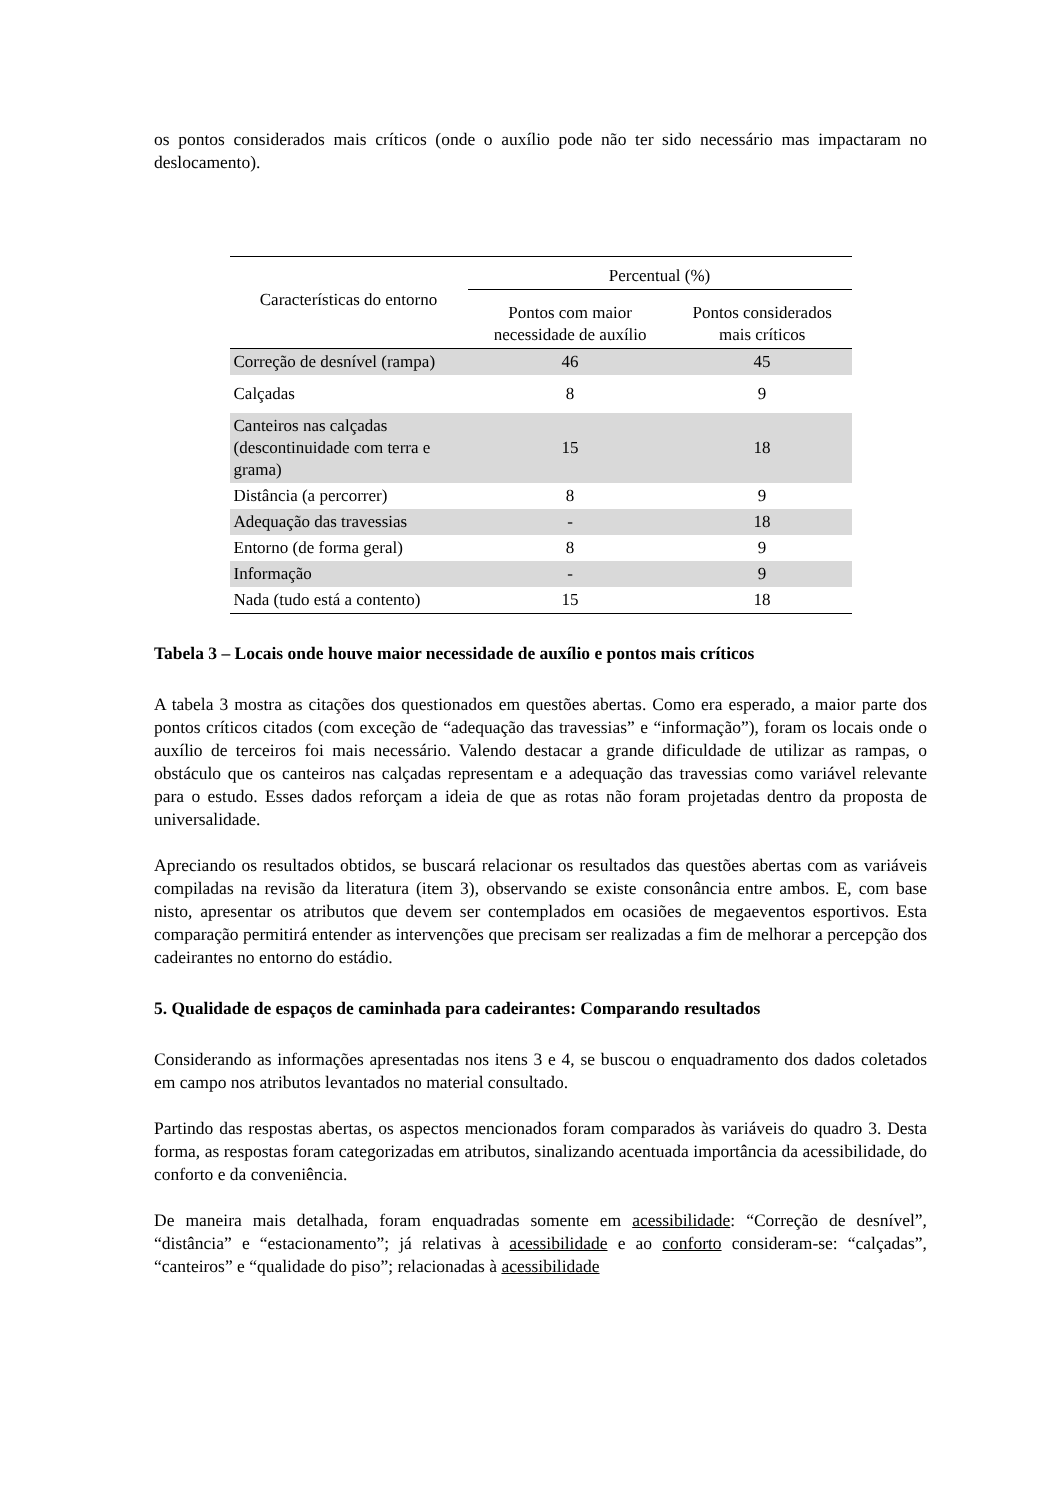os pontos considerados mais críticos (onde o auxílio pode não ter sido necessário mas impactaram no deslocamento).
| Características do entorno | Percentual (%) | |
| --- | --- | --- |
| | Pontos com maior necessidade de auxílio | Pontos considerados mais críticos |
| Correção de desnível (rampa) | 46 | 45 |
| Calçadas | 8 | 9 |
| Canteiros nas calçadas (descontinuidade com terra e grama) | 15 | 18 |
| Distância (a percorrer) | 8 | 9 |
| Adequação das travessias | - | 18 |
| Entorno (de forma geral) | 8 | 9 |
| Informação | - | 9 |
| Nada (tudo está a contento) | 15 | 18 |
Tabela 3 – Locais onde houve maior necessidade de auxílio e pontos mais críticos
A tabela 3 mostra as citações dos questionados em questões abertas. Como era esperado, a maior parte dos pontos críticos citados (com exceção de “adequação das travessias” e “informação”), foram os locais onde o auxílio de terceiros foi mais necessário. Valendo destacar a grande dificuldade de utilizar as rampas, o obstáculo que os canteiros nas calçadas representam e a adequação das travessias como variável relevante para o estudo. Esses dados reforçam a ideia de que as rotas não foram projetadas dentro da proposta de universalidade.
Apreciando os resultados obtidos, se buscará relacionar os resultados das questões abertas com as variáveis compiladas na revisão da literatura (item 3), observando se existe consonância entre ambos. E, com base nisto, apresentar os atributos que devem ser contemplados em ocasiões de megaeventos esportivos. Esta comparação permitirá entender as intervenções que precisam ser realizadas a fim de melhorar a percepção dos cadeirantes no entorno do estádio.
5. Qualidade de espaços de caminhada para cadeirantes: Comparando resultados
Considerando as informações apresentadas nos itens 3 e 4, se buscou o enquadramento dos dados coletados em campo nos atributos levantados no material consultado.
Partindo das respostas abertas, os aspectos mencionados foram comparados às variáveis do quadro 3. Desta forma, as respostas foram categorizadas em atributos, sinalizando acentuada importância da acessibilidade, do conforto e da conveniência.
De maneira mais detalhada, foram enquadradas somente em acessibilidade: “Correção de desnível”, “distância” e “estacionamento”; já relativas à acessibilidade e ao conforto consideram-se: “calçadas”, “canteiros” e “qualidade do piso”; relacionadas à acessibilidade